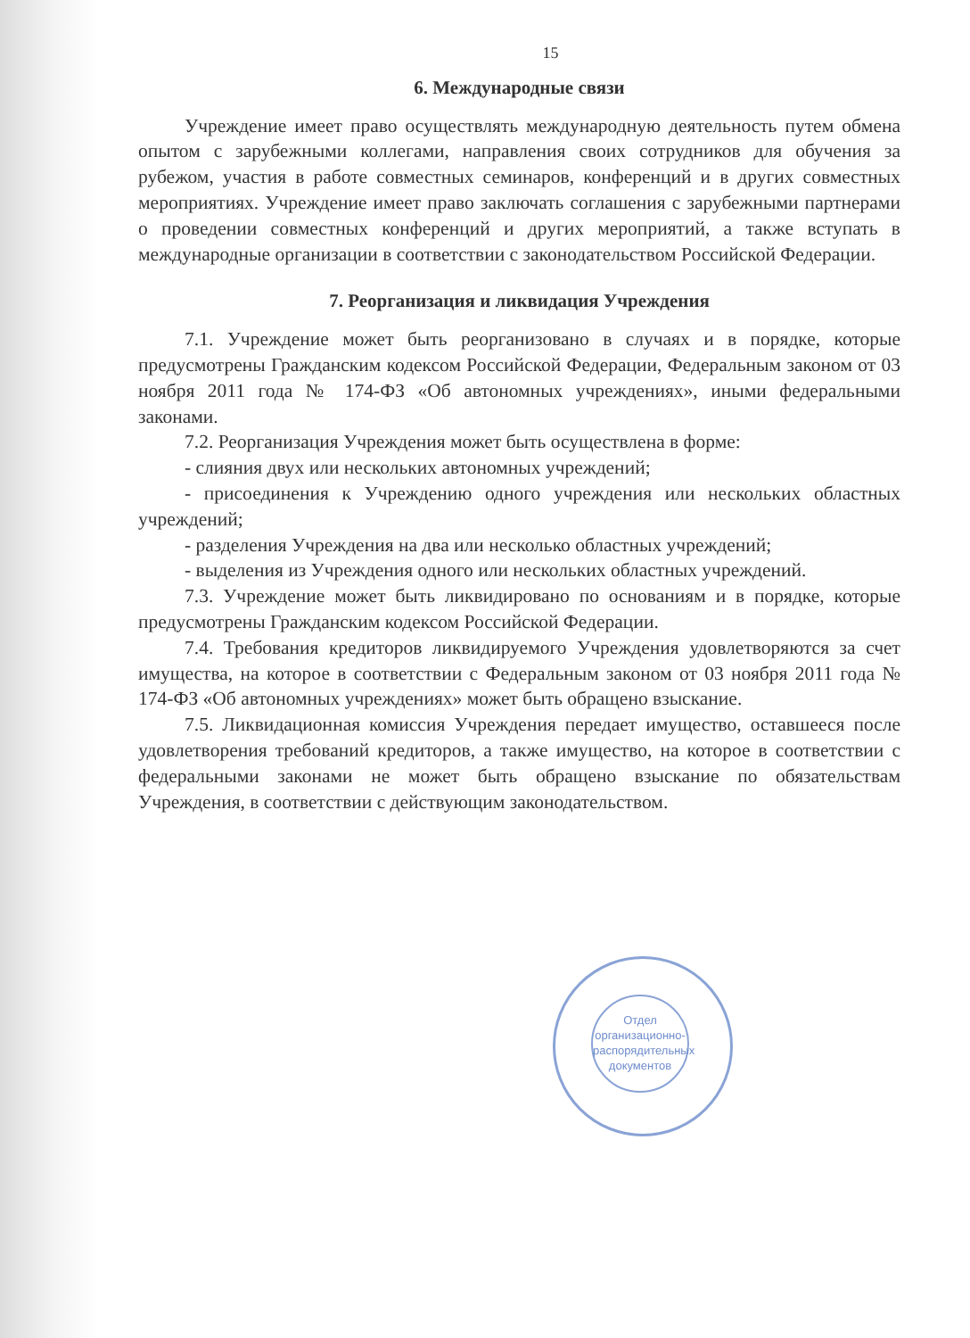15
6. Международные связи
Учреждение имеет право осуществлять международную деятельность путем обмена опытом с зарубежными коллегами, направления своих сотрудников для обучения за рубежом, участия в работе совместных семинаров, конференций и в других совместных мероприятиях. Учреждение имеет право заключать соглашения с зарубежными партнерами о проведении совместных конференций и других мероприятий, а также вступать в международные организации в соответствии с законодательством Российской Федерации.
7. Реорганизация и ликвидация Учреждения
7.1. Учреждение может быть реорганизовано в случаях и в порядке, которые предусмотрены Гражданским кодексом Российской Федерации, Федеральным законом от 03 ноября 2011 года № 174-ФЗ «Об автономных учреждениях», иными федеральными законами.
7.2. Реорганизация Учреждения может быть осуществлена в форме:
- слияния двух или нескольких автономных учреждений;
- присоединения к Учреждению одного учреждения или нескольких областных учреждений;
- разделения Учреждения на два или несколько областных учреждений;
- выделения из Учреждения одного или нескольких областных учреждений.
7.3. Учреждение может быть ликвидировано по основаниям и в порядке, которые предусмотрены Гражданским кодексом Российской Федерации.
7.4. Требования кредиторов ликвидируемого Учреждения удовлетворяются за счет имущества, на которое в соответствии с Федеральным законом от 03 ноября 2011 года № 174-ФЗ «Об автономных учреждениях» может быть обращено взыскание.
7.5. Ликвидационная комиссия Учреждения передает имущество, оставшееся после удовлетворения требований кредиторов, а также имущество, на которое в соответствии с федеральными законами не может быть обращено взыскание по обязательствам Учреждения, в соответствии с действующим законодательством.
Отдел организационно-распорядительных документов